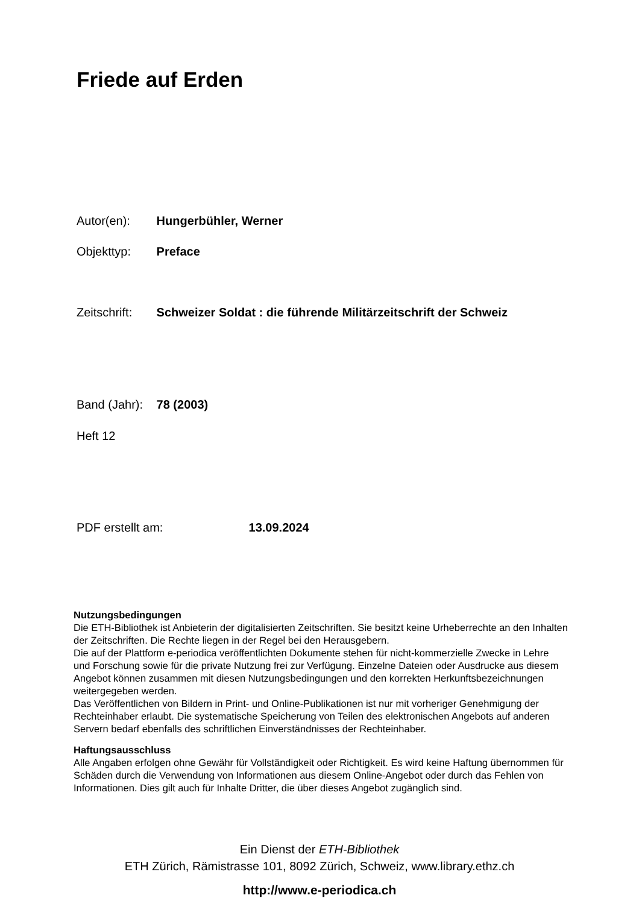Friede auf Erden
Autor(en): Hungerbühler, Werner
Objekttyp: Preface
Zeitschrift: Schweizer Soldat : die führende Militärzeitschrift der Schweiz
Band (Jahr): 78 (2003)
Heft 12
PDF erstellt am: 13.09.2024
Nutzungsbedingungen
Die ETH-Bibliothek ist Anbieterin der digitalisierten Zeitschriften. Sie besitzt keine Urheberrechte an den Inhalten der Zeitschriften. Die Rechte liegen in der Regel bei den Herausgebern.
Die auf der Plattform e-periodica veröffentlichten Dokumente stehen für nicht-kommerzielle Zwecke in Lehre und Forschung sowie für die private Nutzung frei zur Verfügung. Einzelne Dateien oder Ausdrucke aus diesem Angebot können zusammen mit diesen Nutzungsbedingungen und den korrekten Herkunftsbezeichnungen weitergegeben werden.
Das Veröffentlichen von Bildern in Print- und Online-Publikationen ist nur mit vorheriger Genehmigung der Rechteinhaber erlaubt. Die systematische Speicherung von Teilen des elektronischen Angebots auf anderen Servern bedarf ebenfalls des schriftlichen Einverständnisses der Rechteinhaber.
Haftungsausschluss
Alle Angaben erfolgen ohne Gewähr für Vollständigkeit oder Richtigkeit. Es wird keine Haftung übernommen für Schäden durch die Verwendung von Informationen aus diesem Online-Angebot oder durch das Fehlen von Informationen. Dies gilt auch für Inhalte Dritter, die über dieses Angebot zugänglich sind.
Ein Dienst der ETH-Bibliothek
ETH Zürich, Rämistrasse 101, 8092 Zürich, Schweiz, www.library.ethz.ch
http://www.e-periodica.ch